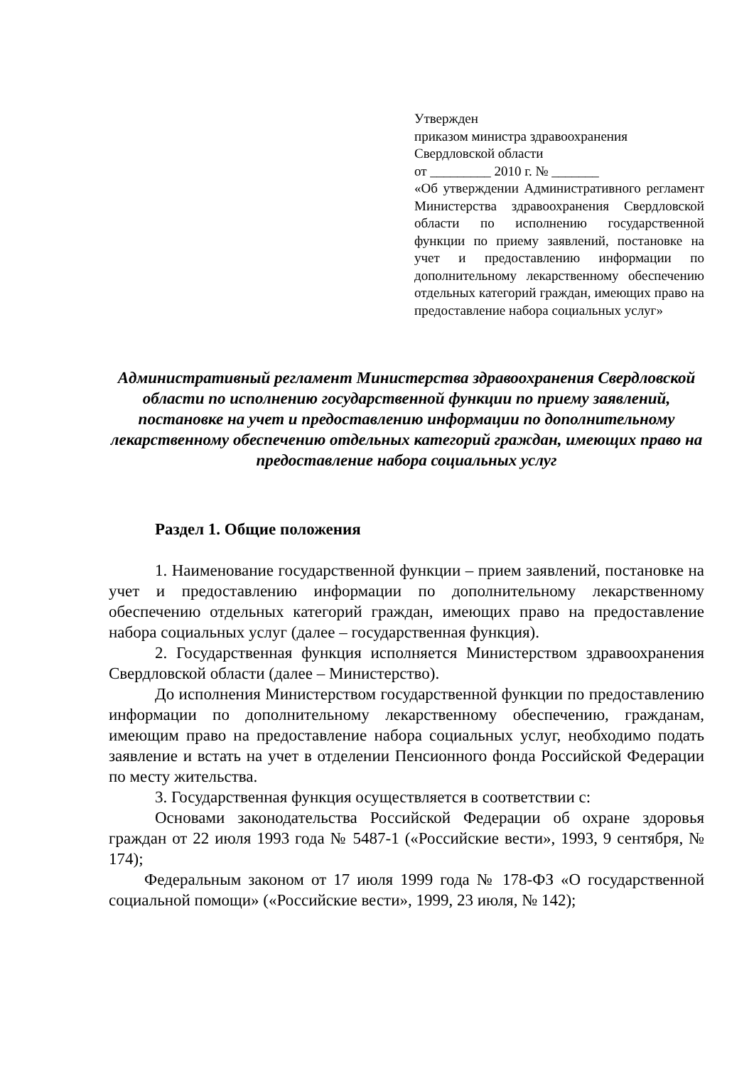Утвержден
приказом министра здравоохранения
Свердловской области
от _________ 2010 г. № _______
«Об утверждении Административного регламент Министерства здравоохранения Свердловской области по исполнению государственной функции по приему заявлений, постановке на учет и предоставлению информации по дополнительному лекарственному обеспечению отдельных категорий граждан, имеющих право на предоставление набора социальных услуг»
Административный регламент Министерства здравоохранения Свердловской области по исполнению государственной функции по приему заявлений, постановке на учет и предоставлению информации по дополнительному лекарственному обеспечению отдельных категорий граждан, имеющих право на предоставление набора социальных услуг
Раздел 1. Общие положения
1. Наименование государственной функции – прием заявлений, постановке на учет и предоставлению информации по дополнительному лекарственному обеспечению отдельных категорий граждан, имеющих право на предоставление набора социальных услуг (далее – государственная функция).
2. Государственная функция исполняется Министерством здравоохранения Свердловской области (далее – Министерство).
До исполнения Министерством государственной функции по предоставлению информации по дополнительному лекарственному обеспечению, гражданам, имеющим право на предоставление набора социальных услуг, необходимо подать заявление и встать на учет в отделении Пенсионного фонда Российской Федерации по месту жительства.
3. Государственная функция осуществляется в соответствии с:
Основами законодательства Российской Федерации об охране здоровья граждан от 22 июля 1993 года № 5487-1 («Российские вести», 1993, 9 сентября, № 174);
Федеральным законом от 17 июля 1999 года № 178-ФЗ «О государственной социальной помощи» («Российские вести», 1999, 23 июля, № 142);